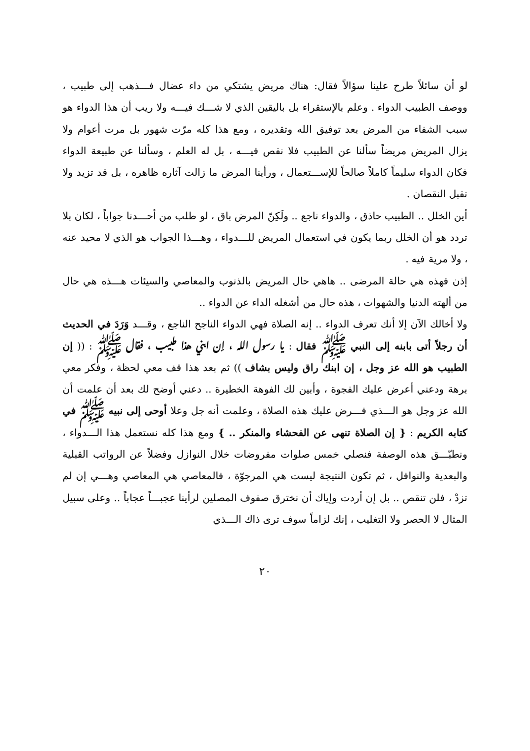لو أن سائلاً طرح علينا سؤالاً فقال: هناك مريض يشتكي من داء عضال فـــذهب إلى طبيب ، ووصف الطبيب الدواء . وعلم بالإستقراء بل باليقين الذي لا شـــك فيـــه ولا ريب أن هذا الدواء هو سبب الشفاء من المرض بعد توفيق الله وتقديره ، ومع هذا كله مرّت شهور بل مرت أعوام ولا يزال المريض مريضاً سألنا عن الطبيب فلا نقص فيـــه ، بل له العلم ، وسألنا عن طبيعة الدواء فكان الدواء سليماً كاملاً صالحاً للإســـتعمال ، ورأينا المرض ما زالت آثاره ظاهره ، بل قد تزيد ولا تقبل النقصان .
أين الخلل .. الطبيب حاذق ، والدواء ناجع .. ولَكِنّ المرض باق ، لو طلب من أحـــدنا جواباً ، لكان بلا تردد هو أن الخلل ربما يكون في استعمال المريض للـــدواء ، وهـــذا الجواب هو الذي لا محيد عنه ، ولا مرية فيه .
إذن فهذه هي حالة المرضى .. هاهي حال المريض بالذنوب والمعاصي والسيئات هـــذه هي حال من ألهته الدنيا والشهوات ، هذه حال من أشغله الداء عن الدواء ..
ولا أخالك الآن إلا أنك تعرف الدواء .. إنه الصلاة فهي الدواء الناجح الناجع ، وقـــد وَرَدَ في الحديث أن رجلاً أتى بابنه إلى النبي ﷺ فقال : يا رسول الله ، إن ابني هـــذا طبيب ، فقال ﷺ : (( إن الطبيب هو الله عز وجل ، إن ابنك راق وليس بشاف )) ثم بعد هذا قف معي لحظة ، وفكر معي برهة ودعني أعرض عليك الفجوة ، وأبين لك الفوهة الخطيرة .. دعني أوضح لك بعد أن علمت أن الله عز وجل هو الـــذي فـــرض عليك هذه الصلاة ، وعلمت أنه جل وعلا أوحى إلى نبيه ﷺ في كتابه الكريم : { إن الصلاة تنهى عن الفحشاء والمنكر .. } ومع هذا كله نستعمل هذا الـــدواء ، ونطبّـــق هذه الوصفة فنصلي خمس صلوات مفروضات خلال النوازل وفضلاً عن الرواتب القبلية والبعدية والنوافل ، ثم تكون النتيجة ليست هي المرجوّة ، فالمعاصي هي المعاصي وهـــي إن لم تزدْ ، فلن تنقص .. بل إن أردت وإياك أن نخترق صفوف المصلين لرأينا عجبـــاً عجاباً .. وعلى سبيل المثال لا الحصر ولا التغليب ، إنك لزاماً سوف ترى ذاك الـــذي
٢٠